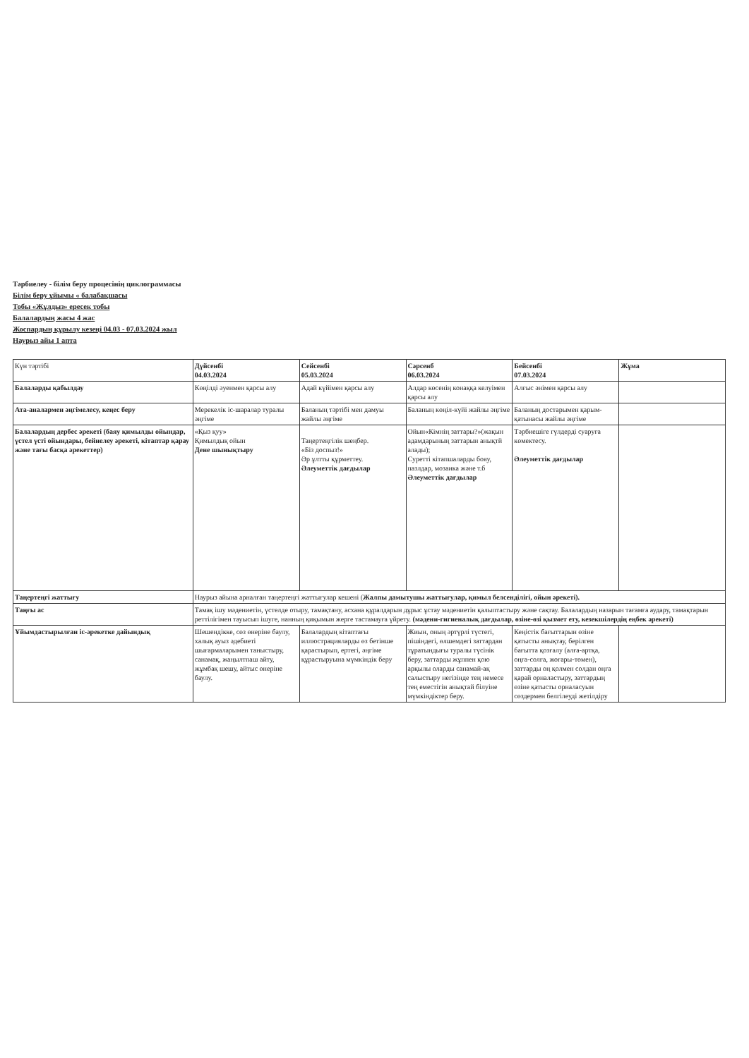Тәрбиелеу - білім беру процесінің циклограммасы
Білім беру ұйымы « балабақшасы
Тобы «Жұлдыз» ересек тобы
Балалардың жасы 4 жас
Жоспардың құрылу кезеңі 04.03 - 07.03.2024 жыл
Наурыз айы 1 апта
| Күн тәртібі | Дүйсенбі 04.03.2024 | Сейсенбі 05.03.2024 | Сәрсенб 06.03.2024 | Бейсенбі 07.03.2024 | Жұма |
| Балаларды қабылдау | Көңілді әуенмен қарсы алу | Адай күйімен қарсы алу | Алдар көсенің конаққа келуімен қарсы алу | Алғыс әнімен қарсы алу | |
| Ата-аналармен әңгімелесу, кеңес беру | Мерекелік іс-шаралар туралы әңгіме | Баланың тәртібі мен дамуы жайлы әңгіме | Баланың көңіл-күйі жайлы әңгіме | Баланың достарымен қарым-қатынасы жайлы әңгіме | |
| Балалардың дербес әрекеті (баяу қимылды ойындар, үстел үсті ойындары, бейнелеу әрекеті, кітаптар қарау және тағы басқа әрекеттер) | «Қыз қуу» Қимылдық ойын Дене шынықтыру | Таңертеңгілік шеңбер. «Біз доспыз!» Әр ұлтты құрметтеу. Әлеуметтік дағдылар | Ойын«Кімнің заттары?»(жақын адамдарының заттарын анықтй алады); Суретті кітапшаларды бояу, пазлдар, мозаика және т.б Әлеуметтік дағдылар | Тәрбиешіге гүлдерді суаруға көмектесу. Әлеуметтік дағдылар | |
| Таңертеңгі жаттығу | Наурыз айына арналған таңертеңгі жаттығулар кешені ( Жалпы дамытушы жаттығулар, қимыл белсенділігі, ойын әрекеті). | | | | |
| Таңғы ас | Тамақ ішу мәдениетін, үстелде отыру, тамақтану, асхана құралдарын дұрыс ұстау мәдениетін қалыптастыру және сақтау. Балалардың назарын тағамға аудару, тамақтарын реттілігімен тауысып ішуге, нанның қиқымын жерге тастамауға үйрету. (мәдени-гигиеналық дағдылар, өзіне-өзі қызмет ету, кезекшілердің еңбек әрекеті) | | | | |
| Ұйымдастырылған іс-әрекетке дайындық | Шешендікке, сөз өнеріне баулу, халық ауыз әдебиеті шығармаларымен таныстыру, санамақ, жаңылтпаш айту, жұмбақ шешу, айтыс өнеріне баулу. | Балалардың кітаптағы иллюстрацияларды өз бетінше қарастырып, ертегі, әңгіме құрастыруына мүмкіндік беру | Жиын, оның әртүрлі түстегі, пішіндегі, өлшемдегі заттардан тұратындығы туралы түсінік беру, заттарды жұппен қою арқылы оларды санамай-ақ салыстыру негізінде тең немесе тең еместігін анықтай білуіне мүмкіндіктер беру. | Кеңістік бағыттарын өзіне қатысты анықтау, берілген бағытта қозғалу (алға-артқа, оңға-солға, жоғары-төмен), заттарды оң қолмен солдан оңға қарай орналастыру, заттардың өзіне қатысты орналасуын сөздермен белгілеуді жетілдіру | |